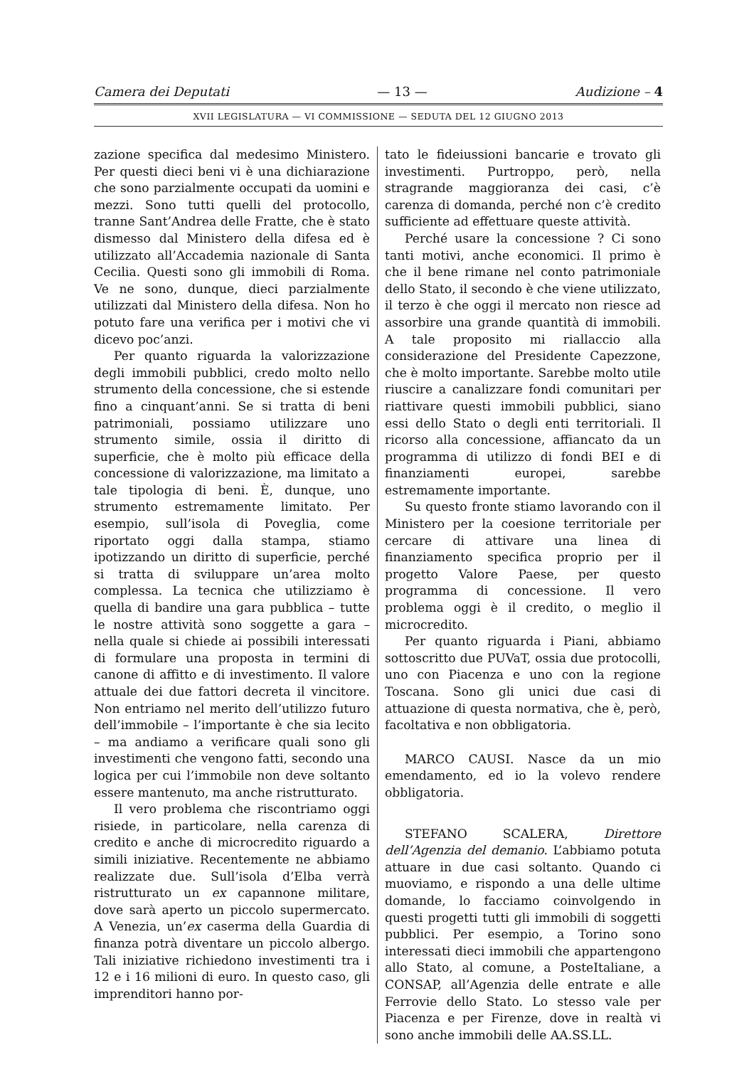Camera dei Deputati — 13 — Audizione – 4
XVII LEGISLATURA — VI COMMISSIONE — SEDUTA DEL 12 GIUGNO 2013
zazione specifica dal medesimo Ministero. Per questi dieci beni vi è una dichiarazione che sono parzialmente occupati da uomini e mezzi. Sono tutti quelli del protocollo, tranne Sant’Andrea delle Fratte, che è stato dismesso dal Ministero della difesa ed è utilizzato all’Accademia nazionale di Santa Cecilia. Questi sono gli immobili di Roma. Ve ne sono, dunque, dieci parzialmente utilizzati dal Ministero della difesa. Non ho potuto fare una verifica per i motivi che vi dicevo poc’anzi.
Per quanto riguarda la valorizzazione degli immobili pubblici, credo molto nello strumento della concessione, che si estende fino a cinquant’anni. Se si tratta di beni patrimoniali, possiamo utilizzare uno strumento simile, ossia il diritto di superficie, che è molto più efficace della concessione di valorizzazione, ma limitato a tale tipologia di beni. È, dunque, uno strumento estremamente limitato. Per esempio, sull’isola di Poveglia, come riportato oggi dalla stampa, stiamo ipotizzando un diritto di superficie, perché si tratta di sviluppare un’area molto complessa. La tecnica che utilizziamo è quella di bandire una gara pubblica – tutte le nostre attività sono soggette a gara – nella quale si chiede ai possibili interessati di formulare una proposta in termini di canone di affitto e di investimento. Il valore attuale dei due fattori decreta il vincitore. Non entriamo nel merito dell’utilizzo futuro dell’immobile – l’importante è che sia lecito – ma andiamo a verificare quali sono gli investimenti che vengono fatti, secondo una logica per cui l’immobile non deve soltanto essere mantenuto, ma anche ristrutturato.
Il vero problema che riscontriamo oggi risiede, in particolare, nella carenza di credito e anche di microcredito riguardo a simili iniziative. Recentemente ne abbiamo realizzate due. Sull’isola d’Elba verrà ristrutturato un ex capannone militare, dove sarà aperto un piccolo supermercato. A Venezia, un’ex caserma della Guardia di finanza potrà diventare un piccolo albergo. Tali iniziative richiedono investimenti tra i 12 e i 16 milioni di euro. In questo caso, gli imprenditori hanno por-
tato le fideiussioni bancarie e trovato gli investimenti. Purtroppo, però, nella stragrande maggioranza dei casi, c’è carenza di domanda, perché non c’è credito sufficiente ad effettuare queste attività.
Perché usare la concessione ? Ci sono tanti motivi, anche economici. Il primo è che il bene rimane nel conto patrimoniale dello Stato, il secondo è che viene utilizzato, il terzo è che oggi il mercato non riesce ad assorbire una grande quantità di immobili. A tale proposito mi riallaccio alla considerazione del Presidente Capezzone, che è molto importante. Sarebbe molto utile riuscire a canalizzare fondi comunitari per riattivare questi immobili pubblici, siano essi dello Stato o degli enti territoriali. Il ricorso alla concessione, affiancato da un programma di utilizzo di fondi BEI e di finanziamenti europei, sarebbe estremamente importante.
Su questo fronte stiamo lavorando con il Ministero per la coesione territoriale per cercare di attivare una linea di finanziamento specifica proprio per il progetto Valore Paese, per questo programma di concessione. Il vero problema oggi è il credito, o meglio il microcredito.
Per quanto riguarda i Piani, abbiamo sottoscritto due PUVaT, ossia due protocolli, uno con Piacenza e uno con la regione Toscana. Sono gli unici due casi di attuazione di questa normativa, che è, però, facoltativa e non obbligatoria.
MARCO CAUSI. Nasce da un mio emendamento, ed io la volevo rendere obbligatoria.
STEFANO SCALERA, Direttore dell’Agenzia del demanio. L’abbiamo potuta attuare in due casi soltanto. Quando ci muoviamo, e rispondo a una delle ultime domande, lo facciamo coinvolgendo in questi progetti tutti gli immobili di soggetti pubblici. Per esempio, a Torino sono interessati dieci immobili che appartengono allo Stato, al comune, a PosteItaliane, a CONSAP, all’Agenzia delle entrate e alle Ferrovie dello Stato. Lo stesso vale per Piacenza e per Firenze, dove in realtà vi sono anche immobili delle AA.SS.LL.